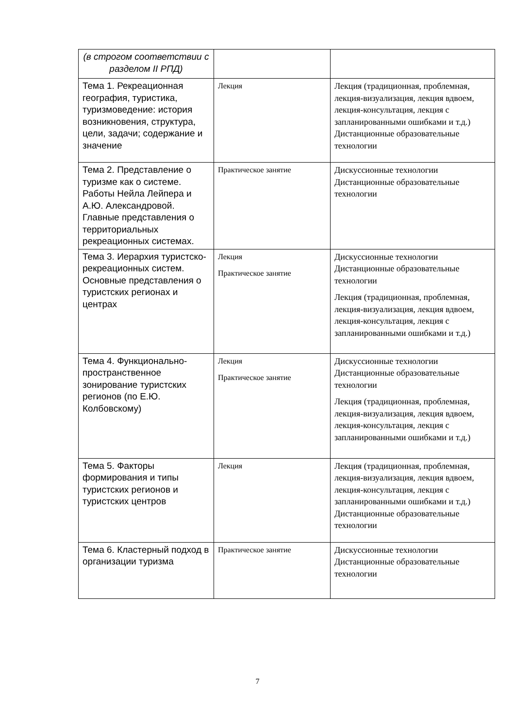| (в строгом соответствии с разделом II РПД) | | |
| Тема 1. Рекреационная география, туристика, туризмоведение: история возникновения, структура, цели, задачи; содержание и значение | Лекция | Лекция (традиционная, проблемная, лекция-визуализация, лекция вдвоем, лекция-консультация, лекция с запланированными ошибками и т.д.) Дистанционные образовательные технологии |
| Тема 2. Представление о туризме как о системе. Работы Нейла Лейпера и А.Ю. Александровой. Главные представления о территориальных рекреационных системах. | Практическое занятие | Дискуссионные технологии Дистанционные образовательные технологии |
| Тема 3. Иерархия туристско-рекреационных систем. Основные представления о туристских регионах и центрах | Лекция Практическое занятие | Дискуссионные технологии Дистанционные образовательные технологии Лекция (традиционная, проблемная, лекция-визуализация, лекция вдвоем, лекция-консультация, лекция с запланированными ошибками и т.д.) |
| Тема 4. Функционально-пространственное зонирование туристских регионов (по Е.Ю. Колбовскому) | Лекция Практическое занятие | Дискуссионные технологии Дистанционные образовательные технологии Лекция (традиционная, проблемная, лекция-визуализация, лекция вдвоем, лекция-консультация, лекция с запланированными ошибками и т.д.) |
| Тема 5. Факторы формирования и типы туристских регионов и туристских центров | Лекция | Лекция (традиционная, проблемная, лекция-визуализация, лекция вдвоем, лекция-консультация, лекция с запланированными ошибками и т.д.) Дистанционные образовательные технологии |
| Тема 6. Кластерный подход в организации туризма | Практическое занятие | Дискуссионные технологии Дистанционные образовательные технологии |
7